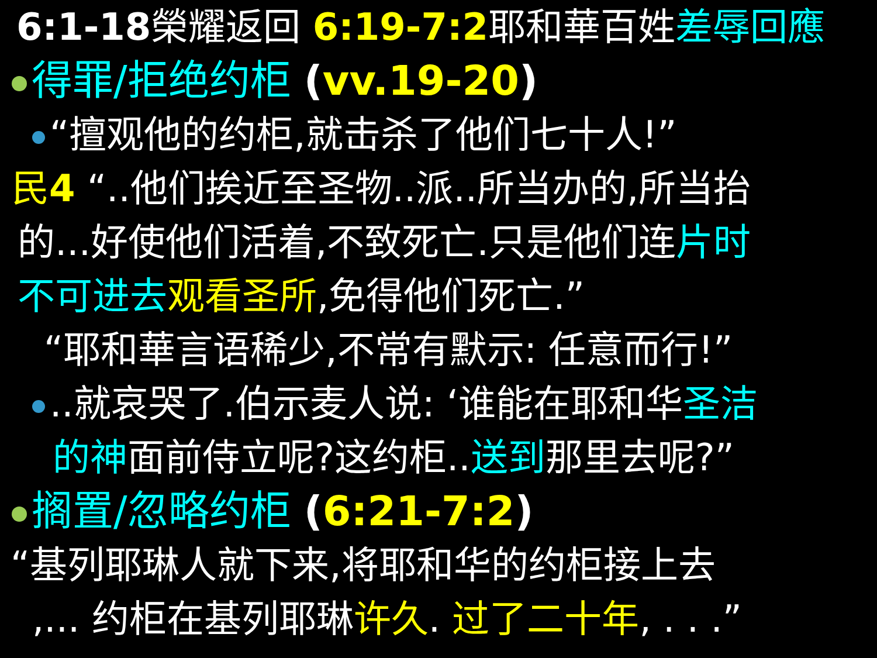6:1-18榮耀返回 6:19-7:2耶和華百姓差辱回應
得罪/拒绝约柜 (vv.19-20)
“擅观他的约柜,就击杀了他们七十人!”
民4 “..他们挨近至圣物..派..所当办的,所当抬
的...好使他们活着,不致死亡.只是他们连片时
不可进去 观看圣所,免得他们死亡.”
“耶和華言语稀少,不常有默示: 任意而行!”
..就哀哭了.伯示麦人说: ‘谁能在耶和华圣洁
的神面前侍立呢?这约柜..送到那里去呢?”
搁置/忽略约柜 (6:21-7:2)
“基列耶琳人就下来,将耶和华的约柜接上去
,... 约柜在基列耶琳许久. 过了二十年, . . .”